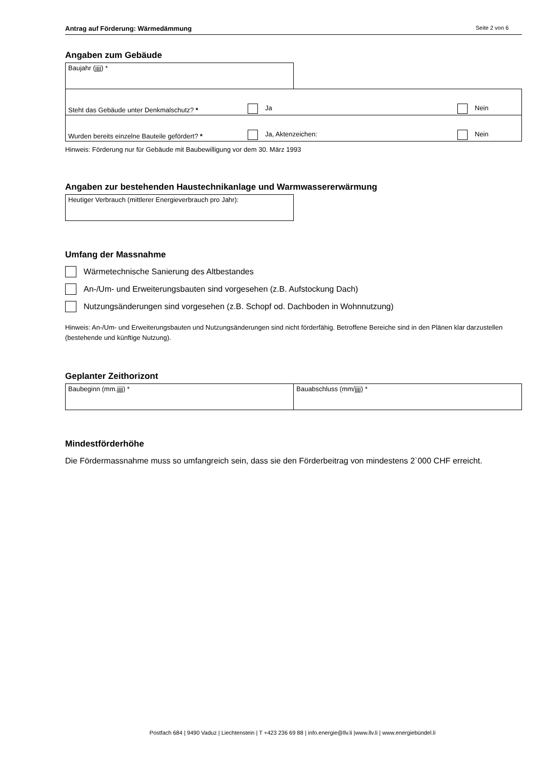Antrag auf Förderung: Wärmedämmung Seite 2 von 6
Angaben zum Gebäude
| Baujahr (jjjj) * | |
| Steht das Gebäude unter Denkmalschutz? * | Ja | Nein |
| Wurden bereits einzelne Bauteile gefördert? * | Ja, Aktenzeichen: | Nein |
Hinweis: Förderung nur für Gebäude mit Baubewilligung vor dem 30. März 1993
Angaben zur bestehenden Haustechnikanlage und Warmwassererwärmung
| Heutiger Verbrauch (mittlerer Energieverbrauch pro Jahr): |
Umfang der Massnahme
Wärmetechnische Sanierung des Altbestandes
An-/Um- und Erweiterungsbauten sind vorgesehen (z.B. Aufstockung Dach)
Nutzungsänderungen sind vorgesehen (z.B. Schopf od. Dachboden in Wohnnutzung)
Hinweis: An-/Um- und Erweiterungsbauten und Nutzungsänderungen sind nicht förderfähig. Betroffene Bereiche sind in den Plänen klar darzustellen (bestehende und künftige Nutzung).
Geplanter Zeithorizont
| Baubeginn (mm.jjjj) * | Bauabschluss (mm/jjjj) * |
Mindestförderhöhe
Die Fördermassnahme muss so umfangreich sein, dass sie den Förderbeitrag von mindestens 2`000 CHF erreicht.
Postfach 684 | 9490 Vaduz | Liechtenstein | T +423 236 69 88 | info.energie@llv.li |www.llv.li | www.energiebündel.li